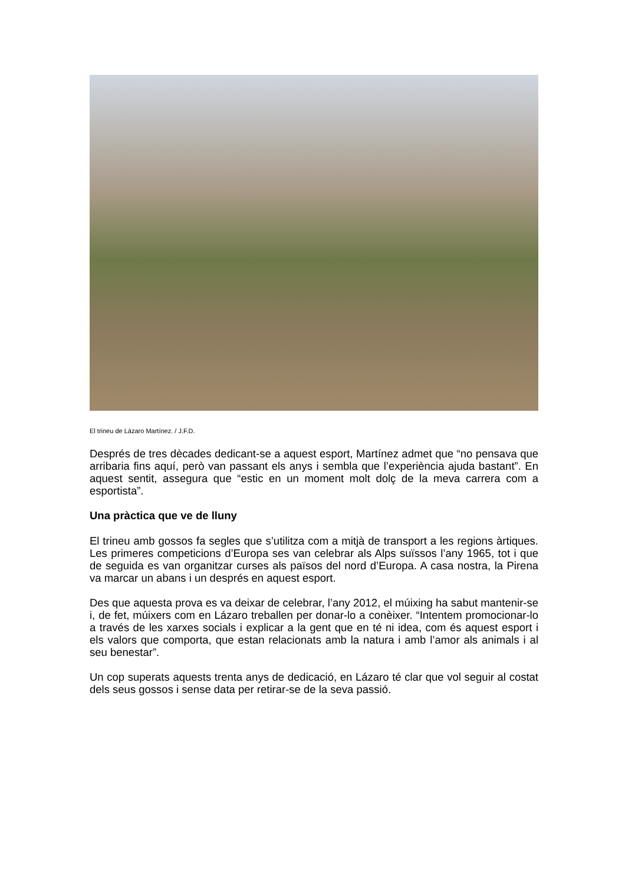El trineu de Lázaro Martínez. / J.F.D.
Després de tres dècades dedicant-se a aquest esport, Martínez admet que “no pensava que arribaria fins aquí, però van passant els anys i sembla que l’experiència ajuda bastant”. En aquest sentit, assegura que “estic en un moment molt dolç de la meva carrera com a esportista”.
Una pràctica que ve de lluny
El trineu amb gossos fa segles que s’utilitza com a mitjà de transport a les regions àrtiques. Les primeres competicions d’Europa ses van celebrar als Alps suïssos l’any 1965, tot i que de seguida es van organitzar curses als països del nord d’Europa. A casa nostra, la Pirena va marcar un abans i un després en aquest esport.
Des que aquesta prova es va deixar de celebrar, l’any 2012, el múixing ha sabut mantenir-se i, de fet, múixers com en Lázaro treballen per donar-lo a conèixer. “Intentem promocionar-lo a través de les xarxes socials i explicar a la gent que en té ni idea, com és aquest esport i els valors que comporta, que estan relacionats amb la natura i amb l’amor als animals i al seu benestar”.
Un cop superats aquests trenta anys de dedicació, en Lázaro té clar que vol seguir al costat dels seus gossos i sense data per retirar-se de la seva passió.